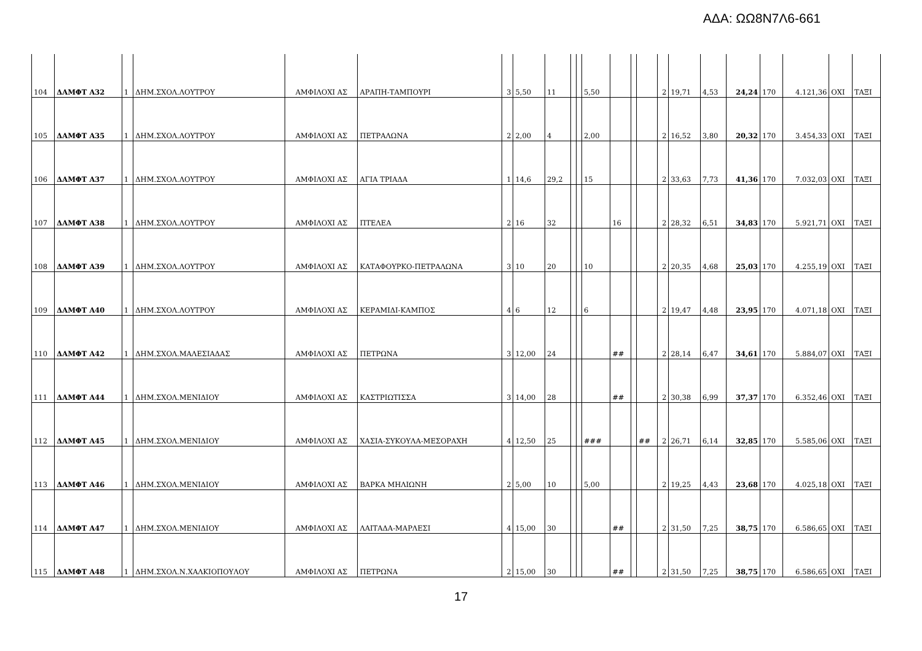ΑΔΑ: ΩΩ8Ν7Λ6-661
| 104 | ΔΑΜΦΤ A32 | 1 | ΔΗΜ.ΣΧΟΛ.ΛΟΥΤΡΟΥ | ΑΜΦΙΛΟΧΙ ΑΣ | ΑΡΑΠΗ-ΤΑΜΠΟΥΡΙ | 3 | 5,50 | 11 | | | 5,50 | | | | 2 | 19,71 | 4,53 | 24,24 | 170 | 4.121,36 | ΟΧΙ | ΤΑΞΙ |
| 105 | ΔΑΜΦΤ A35 | 1 | ΔΗΜ.ΣΧΟΛ.ΛΟΥΤΡΟΥ | ΑΜΦΙΛΟΧΙ ΑΣ | ΠΕΤΡΑΛΩΝΑ | 2 | 2,00 | 4 | | | 2,00 | | | | 2 | 16,52 | 3,80 | 20,32 | 170 | 3.454,33 | ΟΧΙ | ΤΑΞΙ |
| 106 | ΔΑΜΦΤ A37 | 1 | ΔΗΜ.ΣΧΟΛ.ΛΟΥΤΡΟΥ | ΑΜΦΙΛΟΧΙ ΑΣ | ΑΓΙΑ ΤΡΙΑΔΑ | 1 | 14,6 | 29,2 | | | 15 | | | | 2 | 33,63 | 7,73 | 41,36 | 170 | 7.032,03 | ΟΧΙ | ΤΑΞΙ |
| 107 | ΔΑΜΦΤ A38 | 1 | ΔΗΜ.ΣΧΟΛ.ΛΟΥΤΡΟΥ | ΑΜΦΙΛΟΧΙ ΑΣ | ΠΤΕΛΕΑ | 2 | 16 | 32 | | | | 16 | | | 2 | 28,32 | 6,51 | 34,83 | 170 | 5.921,71 | ΟΧΙ | ΤΑΞΙ |
| 108 | ΔΑΜΦΤ A39 | 1 | ΔΗΜ.ΣΧΟΛ.ΛΟΥΤΡΟΥ | ΑΜΦΙΛΟΧΙ ΑΣ | ΚΑΤΑΦΟΥΡΚΟ-ΠΕΤΡΑΛΩΝΑ | 3 | 10 | 20 | | | 10 | | | | 2 | 20,35 | 4,68 | 25,03 | 170 | 4.255,19 | ΟΧΙ | ΤΑΞΙ |
| 109 | ΔΑΜΦΤ A40 | 1 | ΔΗΜ.ΣΧΟΛ.ΛΟΥΤΡΟΥ | ΑΜΦΙΛΟΧΙ ΑΣ | ΚΕΡΑΜΙΔΙ-ΚΑΜΠΟΣ | 4 | 6 | 12 | | | 6 | | | | 2 | 19,47 | 4,48 | 23,95 | 170 | 4.071,18 | ΟΧΙ | ΤΑΞΙ |
| 110 | ΔΑΜΦΤ A42 | 1 | ΔΗΜ.ΣΧΟΛ.ΜΑΛΕΣΙΑΔΑΣ | ΑΜΦΙΛΟΧΙ ΑΣ | ΠΕΤΡΩΝΑ | 3 | 12,00 | 24 | | | | ## | | | 2 | 28,14 | 6,47 | 34,61 | 170 | 5.884,07 | ΟΧΙ | ΤΑΞΙ |
| 111 | ΔΑΜΦΤ A44 | 1 | ΔΗΜ.ΣΧΟΛ.ΜΕΝΙΔΙΟΥ | ΑΜΦΙΛΟΧΙ ΑΣ | ΚΑΣΤΡΙΩΤΙΣΣΑ | 3 | 14,00 | 28 | | | | ## | | | 2 | 30,38 | 6,99 | 37,37 | 170 | 6.352,46 | ΟΧΙ | ΤΑΞΙ |
| 112 | ΔΑΜΦΤ A45 | 1 | ΔΗΜ.ΣΧΟΛ.ΜΕΝΙΔΙΟΥ | ΑΜΦΙΛΟΧΙ ΑΣ | ΧΑΣΙΑ-ΣΥΚΟΥΛΑ-ΜΕΣΟΡΑΧΗ | 4 | 12,50 | 25 | | | ### | | | ## | 2 | 26,71 | 6,14 | 32,85 | 170 | 5.585,06 | ΟΧΙ | ΤΑΞΙ |
| 113 | ΔΑΜΦΤ A46 | 1 | ΔΗΜ.ΣΧΟΛ.ΜΕΝΙΔΙΟΥ | ΑΜΦΙΛΟΧΙ ΑΣ | ΒΑΡΚΑ ΜΗΛΙΩΝΗ | 2 | 5,00 | 10 | | | 5,00 | | | | 2 | 19,25 | 4,43 | 23,68 | 170 | 4.025,18 | ΟΧΙ | ΤΑΞΙ |
| 114 | ΔΑΜΦΤ A47 | 1 | ΔΗΜ.ΣΧΟΛ.ΜΕΝΙΔΙΟΥ | ΑΜΦΙΛΟΧΙ ΑΣ | ΛΑΙΤΑΔΑ-ΜΑΡΛΕΣΙ | 4 | 15,00 | 30 | | | | ## | | | 2 | 31,50 | 7,25 | 38,75 | 170 | 6.586,65 | ΟΧΙ | ΤΑΞΙ |
| 115 | ΔΑΜΦΤ A48 | 1 | ΔΗΜ.ΣΧΟΛ.Ν.ΧΑΛΚΙΟΠΟΥΛΟΥ | ΑΜΦΙΛΟΧΙ ΑΣ | ΠΕΤΡΩΝΑ | 2 | 15,00 | 30 | | | | ## | | | 2 | 31,50 | 7,25 | 38,75 | 170 | 6.586,65 | ΟΧΙ | ΤΑΞΙ |
17